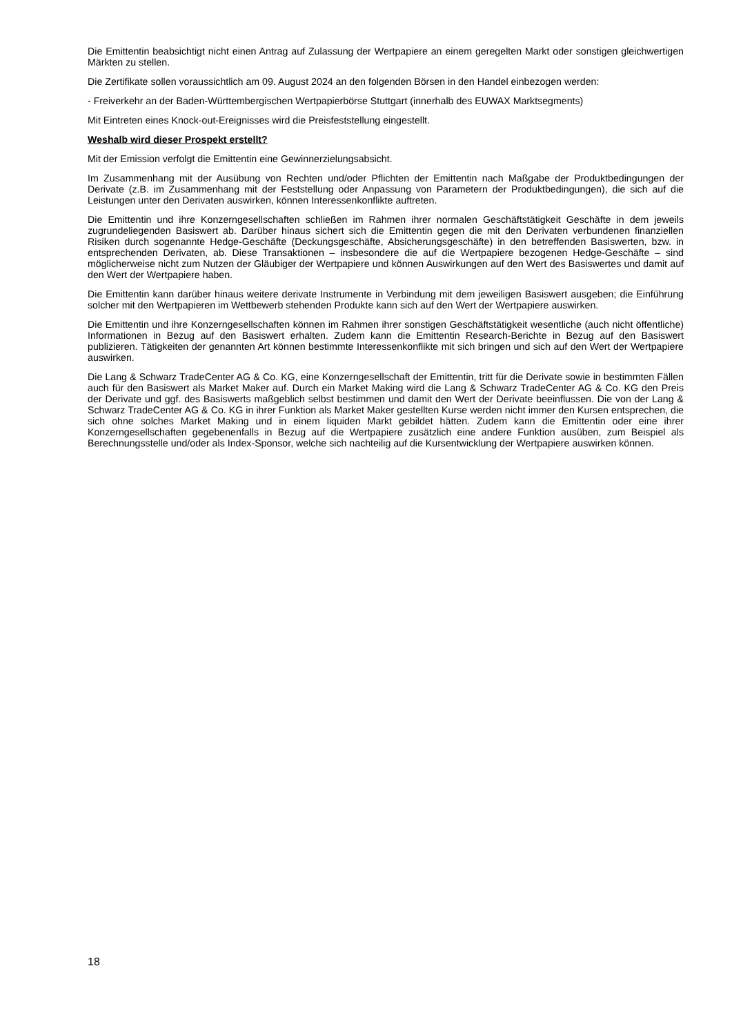Die Emittentin beabsichtigt nicht einen Antrag auf Zulassung der Wertpapiere an einem geregelten Markt oder sonstigen gleichwertigen Märkten zu stellen.
Die Zertifikate sollen voraussichtlich am 09. August 2024 an den folgenden Börsen in den Handel einbezogen werden:
- Freiverkehr an der Baden-Württembergischen Wertpapierbörse Stuttgart (innerhalb des EUWAX Marktsegments)
Mit Eintreten eines Knock-out-Ereignisses wird die Preisfeststellung eingestellt.
Weshalb wird dieser Prospekt erstellt?
Mit der Emission verfolgt die Emittentin eine Gewinnerzielungsabsicht.
Im Zusammenhang mit der Ausübung von Rechten und/oder Pflichten der Emittentin nach Maßgabe der Produktbedingungen der Derivate (z.B. im Zusammenhang mit der Feststellung oder Anpassung von Parametern der Produktbedingungen), die sich auf die Leistungen unter den Derivaten auswirken, können Interessenkonflikte auftreten.
Die Emittentin und ihre Konzerngesellschaften schließen im Rahmen ihrer normalen Geschäftstätigkeit Geschäfte in dem jeweils zugrundeliegenden Basiswert ab. Darüber hinaus sichert sich die Emittentin gegen die mit den Derivaten verbundenen finanziellen Risiken durch sogenannte Hedge-Geschäfte (Deckungsgeschäfte, Absicherungsgeschäfte) in den betreffenden Basiswerten, bzw. in entsprechenden Derivaten, ab. Diese Transaktionen – insbesondere die auf die Wertpapiere bezogenen Hedge-Geschäfte – sind möglicherweise nicht zum Nutzen der Gläubiger der Wertpapiere und können Auswirkungen auf den Wert des Basiswertes und damit auf den Wert der Wertpapiere haben.
Die Emittentin kann darüber hinaus weitere derivate Instrumente in Verbindung mit dem jeweiligen Basiswert ausgeben; die Einführung solcher mit den Wertpapieren im Wettbewerb stehenden Produkte kann sich auf den Wert der Wertpapiere auswirken.
Die Emittentin und ihre Konzerngesellschaften können im Rahmen ihrer sonstigen Geschäftstätigkeit wesentliche (auch nicht öffentliche) Informationen in Bezug auf den Basiswert erhalten. Zudem kann die Emittentin Research-Berichte in Bezug auf den Basiswert publizieren. Tätigkeiten der genannten Art können bestimmte Interessenkonflikte mit sich bringen und sich auf den Wert der Wertpapiere auswirken.
Die Lang & Schwarz TradeCenter AG & Co. KG, eine Konzerngesellschaft der Emittentin, tritt für die Derivate sowie in bestimmten Fällen auch für den Basiswert als Market Maker auf. Durch ein Market Making wird die Lang & Schwarz TradeCenter AG & Co. KG den Preis der Derivate und ggf. des Basiswerts maßgeblich selbst bestimmen und damit den Wert der Derivate beeinflussen. Die von der Lang & Schwarz TradeCenter AG & Co. KG in ihrer Funktion als Market Maker gestellten Kurse werden nicht immer den Kursen entsprechen, die sich ohne solches Market Making und in einem liquiden Markt gebildet hätten. Zudem kann die Emittentin oder eine ihrer Konzerngesellschaften gegebenenfalls in Bezug auf die Wertpapiere zusätzlich eine andere Funktion ausüben, zum Beispiel als Berechnungsstelle und/oder als Index-Sponsor, welche sich nachteilig auf die Kursentwicklung der Wertpapiere auswirken können.
18